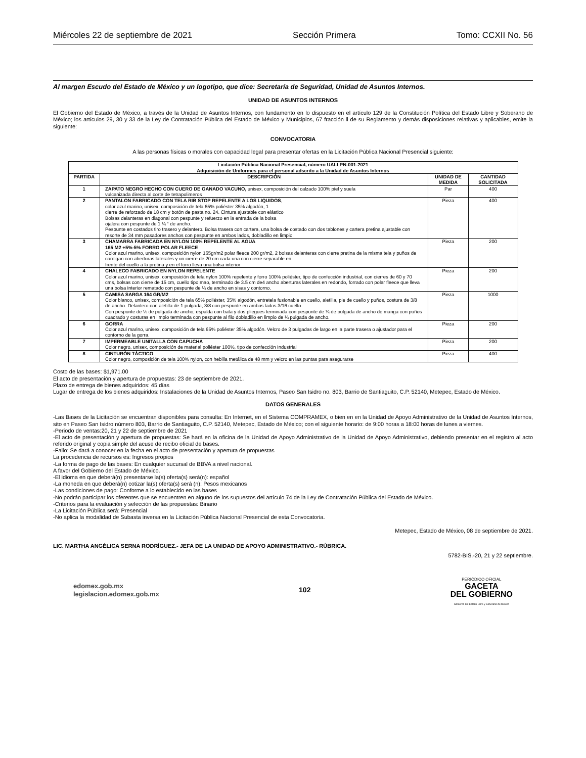Miércoles 22 de septiembre de 2021 Sección Primera Tomo: CCXII No. 56
Al margen Escudo del Estado de México y un logotipo, que dice: Secretaría de Seguridad, Unidad de Asuntos Internos.
UNIDAD DE ASUNTOS INTERNOS
El Gobierno del Estado de México, a través de la Unidad de Asuntos Internos, con fundamento en lo dispuesto en el artículo 129 de la Constitución Política del Estado Libre y Soberano de México; los artículos 29, 30 y 33 de la Ley de Contratación Pública del Estado de México y Municipios, 67 fracción ll de su Reglamento y demás disposiciones relativas y aplicables, emite la siguiente:
CONVOCATORIA
A las personas físicas o morales con capacidad legal para presentar ofertas en la Licitación Pública Nacional Presencial siguiente:
| Licitación Pública Nacional Presencial, número UAI-LPN-001-2021 Adquisición de Uniformes para el personal adscrito a la Unidad de Asuntos Internos | | | |
| --- | --- | --- | --- |
| PARTIDA | DESCRIPCIÓN | UNIDAD DE MEDIDA | CANTIDAD SOLICITADA |
| 1 | ZAPATO NEGRO HECHO CON CUERO DE GANADO VACUNO, unisex, composición del calzado 100% piel y suela vulcanizada directa al corte de tetrapolimeros | Par | 400 |
| 2 | PANTALON FABRICADO CON TELA RIB STOP REPELENTE A LOS LIQUIDOS , color azul marino, unisex, composición de tela 65% poliéster 35% algodón, 1 cierre de reforzado de 18 cm y botón de pasta no. 24. Cintura ajustable con elástico Bolsas delanteras en diagonal con pespunte y refuerzo en la entrada de la bolsa ojalera con pespunte de 1 ¼ “ de ancho. Pespunte en costados tiro trasero y delantero. Bolsa trasera con cartera, una bolsa de costado con dos tablones y cartera pretina ajustable con resorte de 34 mm pasadores anchos con pespunte en ambos lados, dobladillo en limpio. | Pieza | 400 |
| 3 | CHAMARRA FABRICADA EN NYLON 100% REPELENTE AL AGUA 165 M2 +5%-5% FORRO POLAR FLEECE Color azul marino, unisex, composición nylon 165gr/m2 polar fleece 200 gr/m2, 2 bolsas delanteras con cierre pretina de la misma tela y puños de cardigan con aberturas laterales y un cierre de 20 cm cada una con cierre separable en frente del cuello a la pretina y en el forro lleva una bolsa interior | Pieza | 200 |
| 4 | CHALECO FABRICADO EN NYLON REPELENTE Color azul marino, unisex, composición de tela nylon 100% repelente y forro 100% poliéster, tipo de confección industrial, con cierres de 60 y 70 cms, bolsas con cierre de 15 cm, cuello tipo mao, terminado de 3.5 cm de4 ancho aberturas laterales en redondo, forrado con polar fleece que lleva una bolsa interior rematado con pespunte de ¼ de ancho en sisas y contorno. | Pieza | 200 |
| 5 | CAMISA SARGA 164 GR/M2 Color blanco, unisex, composición de tela 65% poliéster, 35% algodón, entretela fusionable en cuello, aletilla, pie de cuello y puños, costura de 3/8 de ancho. Delantero con aletilla de 1 pulgada, 3/8 con pespunte en ambos lados 3/16 cuello Con pespunte de ¼ de pulgada de ancho, espalda con bata y dos pliegues terminada con pespunte de ¼ de pulgada de ancho de manga con puños cuadrado y costuras en limpio terminada con pespunte al filo dobladillo en limpio de ¼ pulgada de ancho. | Pieza | 1000 |
| 6 | GORRA Color azul marino, unisex, composición de tela 65% poliéster 35% algodón. Velcro de 3 pulgadas de largo en la parte trasera o ajustador para el contorno de la gorra. | Pieza | 200 |
| 7 | IMPERMEABLE UNITALLA CON CAPUCHA Color negro, unisex, composición de material poliéster 100%, tipo de confección Industrial | Pieza | 200 |
| 8 | CINTURÓN TÁCTICO Color negro, composición de tela 100% nylon, con hebilla metálica de 48 mm y velcro en las puntas para asegurarse | Pieza | 400 |
Costo de las bases: $1,971.00
El acto de presentación y apertura de propuestas: 23 de septiembre de 2021.
Plazo de entrega de bienes adquiridos: 45 días
Lugar de entrega de los bienes adquiridos: Instalaciones de la Unidad de Asuntos Internos, Paseo San Isidro no. 803, Barrio de Santiaguito, C.P. 52140, Metepec, Estado de México.
DATOS GENERALES
-Las Bases de la Licitación se encuentran disponibles para consulta: En Internet, en el Sistema COMPRAMEX, o bien en en la Unidad de Apoyo Administrativo de la Unidad de Asuntos Internos, sito en Paseo San Isidro número 803, Barrio de Santiaguito, C.P. 52140, Metepec, Estado de México; con el siguiente horario: de 9:00 horas a 18:00 horas de lunes a viernes.
-Periodo de ventas:20, 21 y 22 de septiembre de 2021
-El acto de presentación y apertura de propuestas: Se hará en la oficina de la Unidad de Apoyo Administrativo de la Unidad de Apoyo Administrativo, debiendo presentar en el registro al acto referido original y copia simple del acuse de recibo oficial de bases.
-Fallo: Se dará a conocer en la fecha en el acto de presentación y apertura de propuestas
La procedencia de recursos es: Ingresos propios
-La forma de pago de las bases: En cualquier sucursal de BBVA a nivel nacional.
A favor del Gobierno del Estado de México.
-El idioma en que deberá(n) presentarse la(s) oferta(s) será(n): español
-La moneda en que deberá(n) cotizar la(s) oferta(s) será (n): Pesos mexicanos
-Las condiciones de pago: Conforme a lo establecido en las bases
-No podrán participar los oferentes que se encuentren en alguno de los supuestos del artículo 74 de la Ley de Contratación Pública del Estado de México.
-Criterios para la evaluación y selección de las propuestas: Binario
-La Licitación Pública será: Presencial
-No aplica la modalidad de Subasta inversa en la Licitación Pública Nacional Presencial de esta Convocatoria.
Metepec, Estado de México, 08 de septiembre de 2021.
LIC. MARTHA ANGÉLICA SERNA RODRÍGUEZ.- JEFA DE LA UNIDAD DE APOYO ADMINISTRATIVO.- RÚBRICA.
5782-BIS.-20, 21 y 22 septiembre.
edomex.gob.mx
legislacion.edomex.gob.mx
102
PERIÓDICO OFICIAL
GACETA
DEL GOBIERNO
Gobierno del Estado Libre y Soberano de México